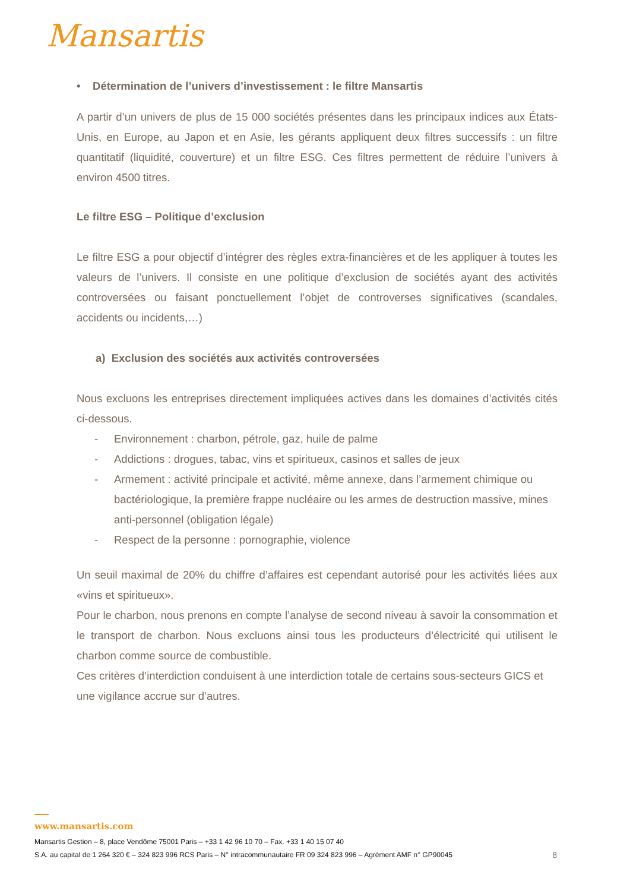Mansartis
• Détermination de l’univers d’investissement : le filtre Mansartis
A partir d’un univers de plus de 15 000 sociétés présentes dans les principaux indices aux États-Unis, en Europe, au Japon et en Asie, les gérants appliquent deux filtres successifs : un filtre quantitatif (liquidité, couverture) et un filtre ESG. Ces filtres permettent de réduire l’univers à environ 4500 titres.
Le filtre ESG – Politique d’exclusion
Le filtre ESG a pour objectif d’intégrer des règles extra-financières et de les appliquer à toutes les valeurs de l’univers. Il consiste en une politique d’exclusion de sociétés ayant des activités controversées ou faisant ponctuellement l’objet de controverses significatives (scandales, accidents ou incidents,…)
a) Exclusion des sociétés aux activités controversées
Nous excluons les entreprises directement impliquées actives dans les domaines d’activités cités ci-dessous.
- Environnement : charbon, pétrole, gaz, huile de palme
- Addictions : drogues, tabac, vins et spiritueux, casinos et salles de jeux
- Armement : activité principale et activité, même annexe, dans l’armement chimique ou bactériologique, la première frappe nucléaire ou les armes de destruction massive, mines anti-personnel (obligation légale)
- Respect de la personne : pornographie, violence
Un seuil maximal de 20% du chiffre d’affaires est cependant autorisé pour les activités liées aux «vins et spiritueux».
Pour le charbon, nous prenons en compte l’analyse de second niveau à savoir la consommation et le transport de charbon. Nous excluons ainsi tous les producteurs d’électricité qui utilisent le charbon comme source de combustible.
Ces critères d’interdiction conduisent à une interdiction totale de certains sous-secteurs GICS et une vigilance accrue sur d’autres.
www.mansartis.com
Mansartis Gestion – 8, place Vendôme 75001 Paris – +33 1 42 96 10 70 – Fax. +33 1 40 15 07 40
S.A. au capital de 1 264 320 € – 324 823 996 RCS Paris – N° intracommunautaire FR 09 324 823 996 – Agrément AMF n° GP90045 8